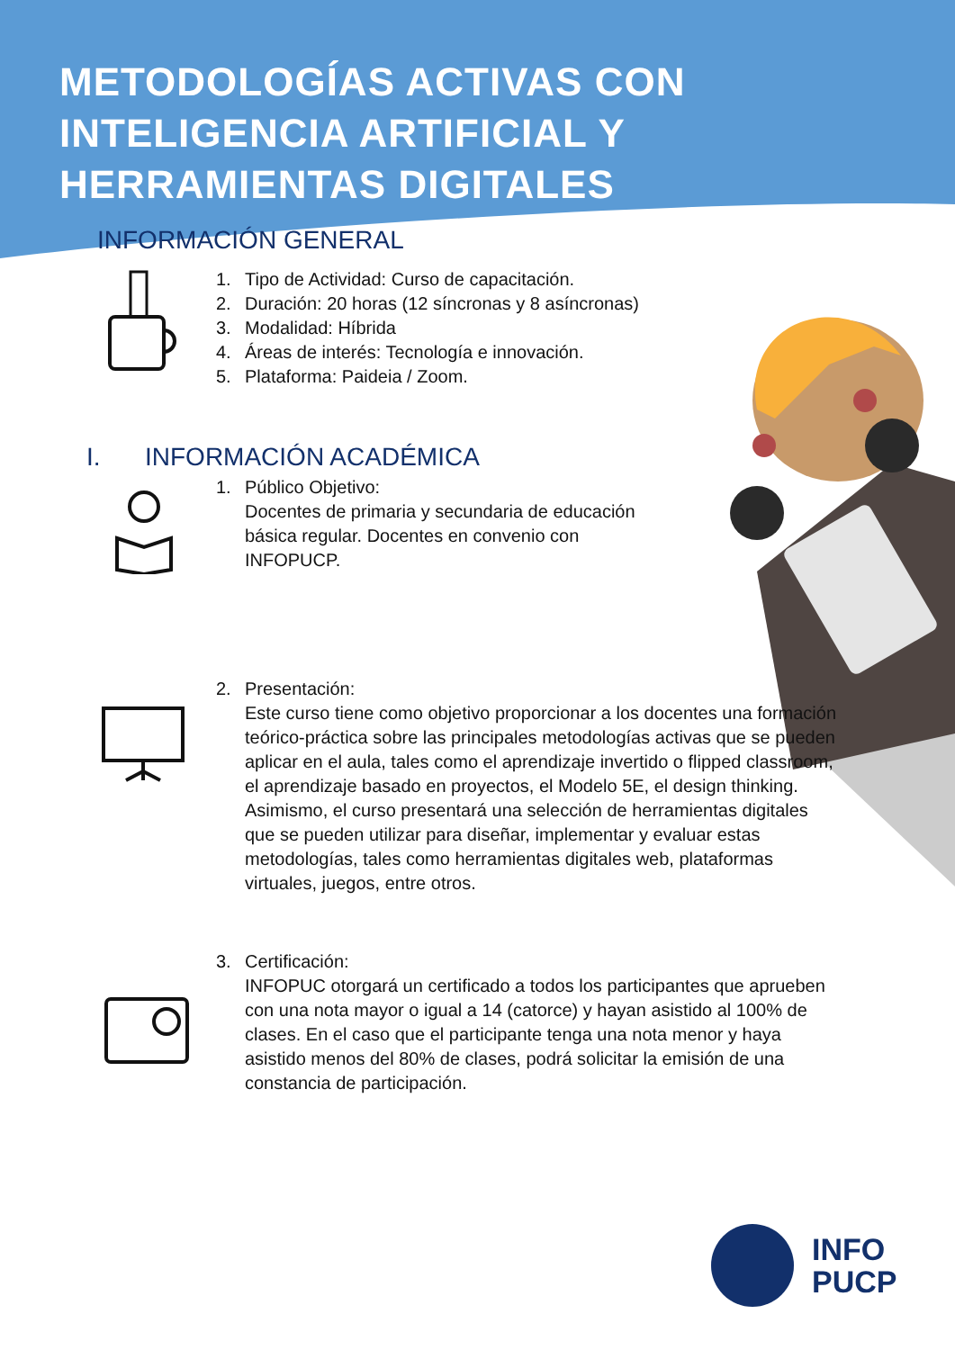METODOLOGÍAS ACTIVAS CON
INTELIGENCIA ARTIFICIAL Y
HERRAMIENTAS DIGITALES
INFORMACIÓN GENERAL
1. Tipo de Actividad: Curso de capacitación.
2. Duración: 20 horas (12 síncronas y 8 asíncronas)
3. Modalidad: Híbrida
4. Áreas de interés: Tecnología e innovación.
5. Plataforma: Paideia / Zoom.
I. INFORMACIÓN ACADÉMICA
1. Público Objetivo:
Docentes de primaria y secundaria de educación básica regular. Docentes en convenio con INFOPUCP.
2. Presentación:
Este curso tiene como objetivo proporcionar a los docentes una formación teórico-práctica sobre las principales metodologías activas que se pueden aplicar en el aula, tales como el aprendizaje invertido o flipped classroom, el aprendizaje basado en proyectos, el Modelo 5E, el design thinking. Asimismo, el curso presentará una selección de herramientas digitales que se pueden utilizar para diseñar, implementar y evaluar estas metodologías, tales como herramientas digitales web, plataformas virtuales, juegos, entre otros.
3. Certificación:
INFOPUC otorgará un certificado a todos los participantes que aprueben con una nota mayor o igual a 14 (catorce) y hayan asistido al 100% de clases. En el caso que el participante tenga una nota menor y haya asistido menos del 80% de clases, podrá solicitar la emisión de una constancia de participación.
INFO
PUCP